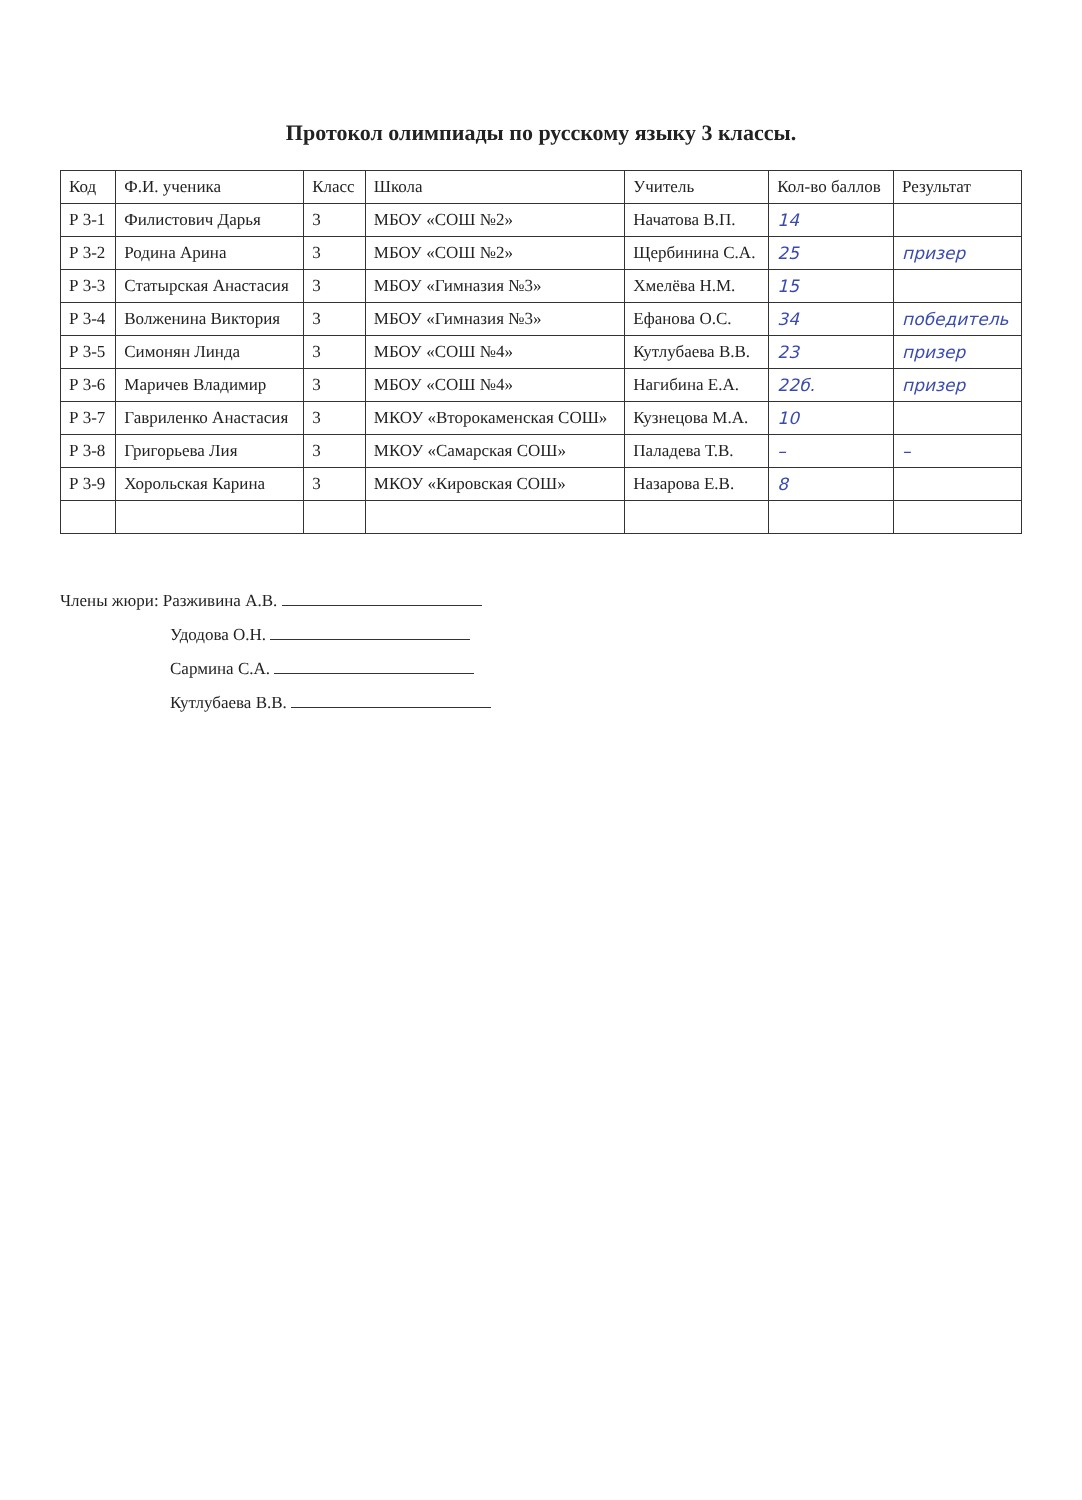Протокол олимпиады по русскому языку 3 классы.
| Код | Ф.И. ученика | Класс | Школа | Учитель | Кол-во баллов | Результат |
| --- | --- | --- | --- | --- | --- | --- |
| Р 3-1 | Филистович Дарья | 3 | МБОУ «СОШ №2» | Начатова В.П. | 14 | |
| Р 3-2 | Родина Арина | 3 | МБОУ «СОШ №2» | Щербинина С.А. | 25 | призер |
| Р 3-3 | Статырская Анастасия | 3 | МБОУ «Гимназия №3» | Хмелёва Н.М. | 15 | |
| Р 3-4 | Волженина Виктория | 3 | МБОУ «Гимназия №3» | Ефанова О.С. | 34 | победитель |
| Р 3-5 | Симонян Линда | 3 | МБОУ «СОШ №4» | Кутлубаева В.В. | 23 | призер |
| Р 3-6 | Маричев Владимир | 3 | МБОУ «СОШ №4» | Нагибина Е.А. | 22б. | призер |
| Р 3-7 | Гавриленко Анастасия | 3 | МКОУ «Второкаменская СОШ» | Кузнецова М.А. | 10 | |
| Р 3-8 | Григорьева Лия | 3 | МКОУ «Самарская СОШ» | Паладева Т.В. | – | – |
| Р 3-9 | Хорольская Карина | 3 | МКОУ «Кировская СОШ» | Назарова Е.В. | 8 | |
Члены жюри: Разживина А.В.
Удодова О.Н.
Сармина С.А.
Кутлубаева В.В.